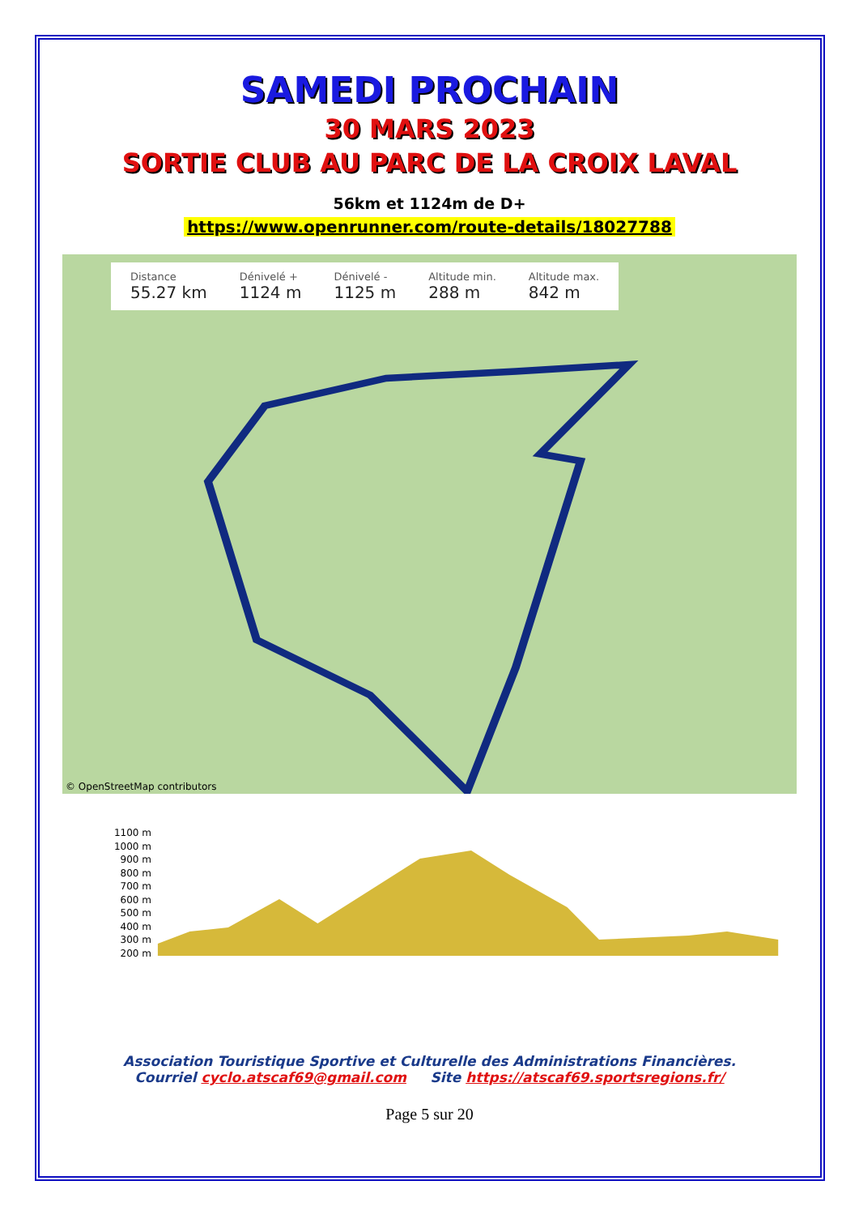SAMEDI PROCHAIN
30 MARS 2023
SORTIE CLUB AU PARC DE LA CROIX LAVAL
56km et 1124m de D+
https://www.openrunner.com/route-details/18027788
Distance
55.27 km
Dénivelé +
1124 m
Dénivelé -
1125 m
Altitude min.
288 m
Altitude max.
842 m
© OpenStreetMap contributors
1100 m
1000 m
900 m
800 m
700 m
600 m
500 m
400 m
300 m
200 m
Association Touristique Sportive et Culturelle des Administrations Financières.
Courriel cyclo.atscaf69@gmail.com Site https://atscaf69.sportsregions.fr/
Page 5 sur 20